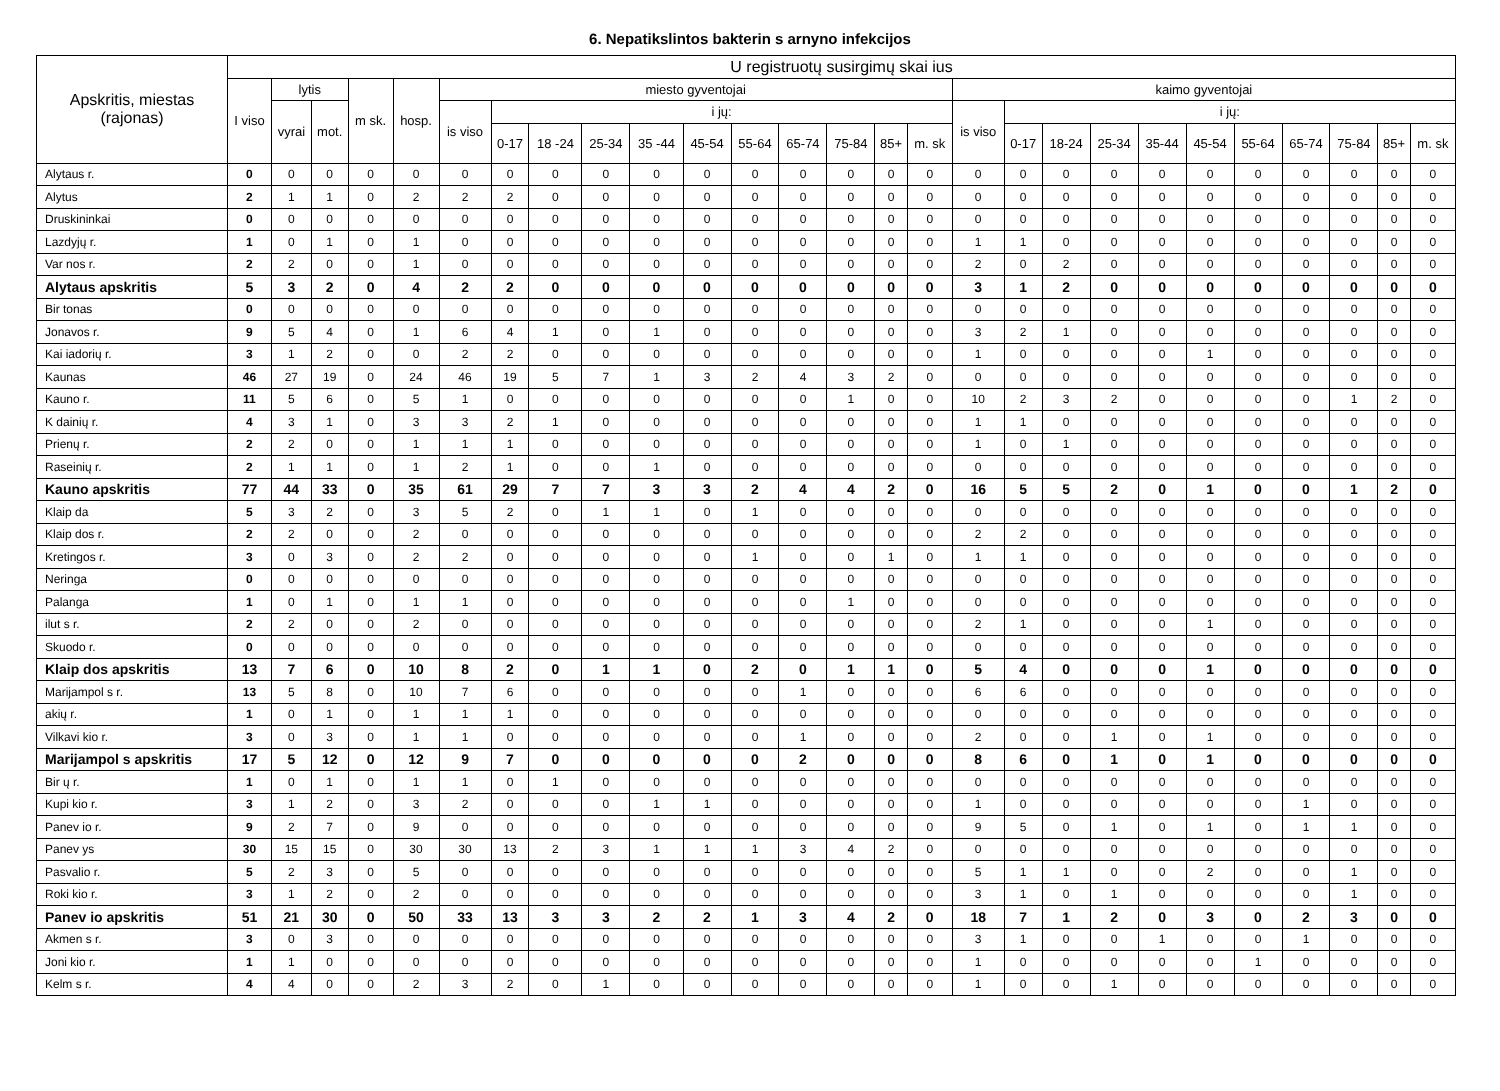6. Nepatikslintos bakterin s arnyno infekcijos
| Apskritis, miestas (rajonas) | U registruotų susirgimų skai ius | | | | | | | | | | | | | | | | | | | | | | | | | | |
| --- | --- | --- | --- | --- | --- | --- | --- | --- | --- | --- | --- | --- | --- | --- | --- | --- | --- | --- | --- | --- | --- | --- | --- | --- | --- | --- | --- |
| | I viso | lytis | | m sk. | hosp. | miesto gyventojai | | | | | | | | | | | kaimo gyventojai | | | | | | | | | | |
| | | vyrai | mot. | | | is viso | i jų: | | | | | | | | | | is viso | i jų: | | | | | | | | | |
| | | | | | | | 0-17 | 18 -24 | 25-34 | 35 -44 | 45-54 | 55-64 | 65-74 | 75-84 | 85+ | m. sk | | 0-17 | 18-24 | 25-34 | 35-44 | 45-54 | 55-64 | 65-74 | 75-84 | 85+ | m. sk |
| Alytaus r. | 0 | 0 | 0 | 0 | 0 | 0 | 0 | 0 | 0 | 0 | 0 | 0 | 0 | 0 | 0 | 0 | 0 | 0 | 0 | 0 | 0 | 0 | 0 | 0 | 0 | 0 | 0 |
| Alytus | 2 | 1 | 1 | 0 | 2 | 2 | 2 | 0 | 0 | 0 | 0 | 0 | 0 | 0 | 0 | 0 | 0 | 0 | 0 | 0 | 0 | 0 | 0 | 0 | 0 | 0 | 0 |
| Druskininkai | 0 | 0 | 0 | 0 | 0 | 0 | 0 | 0 | 0 | 0 | 0 | 0 | 0 | 0 | 0 | 0 | 0 | 0 | 0 | 0 | 0 | 0 | 0 | 0 | 0 | 0 | 0 |
| Lazdyjų r. | 1 | 0 | 1 | 0 | 1 | 0 | 0 | 0 | 0 | 0 | 0 | 0 | 0 | 0 | 0 | 0 | 1 | 1 | 0 | 0 | 0 | 0 | 0 | 0 | 0 | 0 | 0 |
| Var nos r. | 2 | 2 | 0 | 0 | 1 | 0 | 0 | 0 | 0 | 0 | 0 | 0 | 0 | 0 | 0 | 0 | 2 | 0 | 2 | 0 | 0 | 0 | 0 | 0 | 0 | 0 | 0 |
| Alytaus apskritis | 5 | 3 | 2 | 0 | 4 | 2 | 2 | 0 | 0 | 0 | 0 | 0 | 0 | 0 | 0 | 0 | 3 | 1 | 2 | 0 | 0 | 0 | 0 | 0 | 0 | 0 | 0 |
| Bir tonas | 0 | 0 | 0 | 0 | 0 | 0 | 0 | 0 | 0 | 0 | 0 | 0 | 0 | 0 | 0 | 0 | 0 | 0 | 0 | 0 | 0 | 0 | 0 | 0 | 0 | 0 | 0 |
| Jonavos r. | 9 | 5 | 4 | 0 | 1 | 6 | 4 | 1 | 0 | 1 | 0 | 0 | 0 | 0 | 0 | 0 | 3 | 2 | 1 | 0 | 0 | 0 | 0 | 0 | 0 | 0 | 0 |
| Kai iadorių r. | 3 | 1 | 2 | 0 | 0 | 2 | 2 | 0 | 0 | 0 | 0 | 0 | 0 | 0 | 0 | 0 | 1 | 0 | 0 | 0 | 0 | 1 | 0 | 0 | 0 | 0 | 0 |
| Kaunas | 46 | 27 | 19 | 0 | 24 | 46 | 19 | 5 | 7 | 1 | 3 | 2 | 4 | 3 | 2 | 0 | 0 | 0 | 0 | 0 | 0 | 0 | 0 | 0 | 0 | 0 | 0 |
| Kauno r. | 11 | 5 | 6 | 0 | 5 | 1 | 0 | 0 | 0 | 0 | 0 | 0 | 0 | 1 | 0 | 0 | 10 | 2 | 3 | 2 | 0 | 0 | 0 | 0 | 1 | 2 | 0 |
| K dainių r. | 4 | 3 | 1 | 0 | 3 | 3 | 2 | 1 | 0 | 0 | 0 | 0 | 0 | 0 | 0 | 0 | 1 | 1 | 0 | 0 | 0 | 0 | 0 | 0 | 0 | 0 | 0 |
| Prienų r. | 2 | 2 | 0 | 0 | 1 | 1 | 1 | 0 | 0 | 0 | 0 | 0 | 0 | 0 | 0 | 0 | 1 | 0 | 1 | 0 | 0 | 0 | 0 | 0 | 0 | 0 | 0 |
| Raseinių r. | 2 | 1 | 1 | 0 | 1 | 2 | 1 | 0 | 0 | 1 | 0 | 0 | 0 | 0 | 0 | 0 | 0 | 0 | 0 | 0 | 0 | 0 | 0 | 0 | 0 | 0 | 0 |
| Kauno apskritis | 77 | 44 | 33 | 0 | 35 | 61 | 29 | 7 | 7 | 3 | 3 | 2 | 4 | 4 | 2 | 0 | 16 | 5 | 5 | 2 | 0 | 1 | 0 | 0 | 1 | 2 | 0 |
| Klaip da | 5 | 3 | 2 | 0 | 3 | 5 | 2 | 0 | 1 | 1 | 0 | 1 | 0 | 0 | 0 | 0 | 0 | 0 | 0 | 0 | 0 | 0 | 0 | 0 | 0 | 0 | 0 |
| Klaip dos r. | 2 | 2 | 0 | 0 | 2 | 0 | 0 | 0 | 0 | 0 | 0 | 0 | 0 | 0 | 0 | 0 | 2 | 2 | 0 | 0 | 0 | 0 | 0 | 0 | 0 | 0 | 0 |
| Kretingos r. | 3 | 0 | 3 | 0 | 2 | 2 | 0 | 0 | 0 | 0 | 0 | 1 | 0 | 0 | 1 | 0 | 1 | 1 | 0 | 0 | 0 | 0 | 0 | 0 | 0 | 0 | 0 |
| Neringa | 0 | 0 | 0 | 0 | 0 | 0 | 0 | 0 | 0 | 0 | 0 | 0 | 0 | 0 | 0 | 0 | 0 | 0 | 0 | 0 | 0 | 0 | 0 | 0 | 0 | 0 | 0 |
| Palanga | 1 | 0 | 1 | 0 | 1 | 1 | 0 | 0 | 0 | 0 | 0 | 0 | 0 | 1 | 0 | 0 | 0 | 0 | 0 | 0 | 0 | 0 | 0 | 0 | 0 | 0 | 0 |
| ilut s r. | 2 | 2 | 0 | 0 | 2 | 0 | 0 | 0 | 0 | 0 | 0 | 0 | 0 | 0 | 0 | 0 | 2 | 1 | 0 | 0 | 0 | 1 | 0 | 0 | 0 | 0 | 0 |
| Skuodo r. | 0 | 0 | 0 | 0 | 0 | 0 | 0 | 0 | 0 | 0 | 0 | 0 | 0 | 0 | 0 | 0 | 0 | 0 | 0 | 0 | 0 | 0 | 0 | 0 | 0 | 0 | 0 |
| Klaip dos apskritis | 13 | 7 | 6 | 0 | 10 | 8 | 2 | 0 | 1 | 1 | 0 | 2 | 0 | 1 | 1 | 0 | 5 | 4 | 0 | 0 | 0 | 1 | 0 | 0 | 0 | 0 | 0 |
| Marijampol s r. | 13 | 5 | 8 | 0 | 10 | 7 | 6 | 0 | 0 | 0 | 0 | 0 | 1 | 0 | 0 | 0 | 6 | 6 | 0 | 0 | 0 | 0 | 0 | 0 | 0 | 0 | 0 |
| akių r. | 1 | 0 | 1 | 0 | 1 | 1 | 1 | 0 | 0 | 0 | 0 | 0 | 0 | 0 | 0 | 0 | 0 | 0 | 0 | 0 | 0 | 0 | 0 | 0 | 0 | 0 | 0 |
| Vilkavi kio r. | 3 | 0 | 3 | 0 | 1 | 1 | 0 | 0 | 0 | 0 | 0 | 0 | 1 | 0 | 0 | 0 | 2 | 0 | 0 | 1 | 0 | 1 | 0 | 0 | 0 | 0 | 0 |
| Marijampol s apskritis | 17 | 5 | 12 | 0 | 12 | 9 | 7 | 0 | 0 | 0 | 0 | 0 | 2 | 0 | 0 | 0 | 8 | 6 | 0 | 1 | 0 | 1 | 0 | 0 | 0 | 0 | 0 |
| Bir ų r. | 1 | 0 | 1 | 0 | 1 | 1 | 0 | 1 | 0 | 0 | 0 | 0 | 0 | 0 | 0 | 0 | 0 | 0 | 0 | 0 | 0 | 0 | 0 | 0 | 0 | 0 | 0 |
| Kupi kio r. | 3 | 1 | 2 | 0 | 3 | 2 | 0 | 0 | 0 | 1 | 1 | 0 | 0 | 0 | 0 | 0 | 1 | 0 | 0 | 0 | 0 | 0 | 0 | 1 | 0 | 0 | 0 |
| Panev io r. | 9 | 2 | 7 | 0 | 9 | 0 | 0 | 0 | 0 | 0 | 0 | 0 | 0 | 0 | 0 | 0 | 9 | 5 | 0 | 1 | 0 | 1 | 0 | 1 | 1 | 0 | 0 |
| Panev ys | 30 | 15 | 15 | 0 | 30 | 30 | 13 | 2 | 3 | 1 | 1 | 1 | 3 | 4 | 2 | 0 | 0 | 0 | 0 | 0 | 0 | 0 | 0 | 0 | 0 | 0 | 0 |
| Pasvalio r. | 5 | 2 | 3 | 0 | 5 | 0 | 0 | 0 | 0 | 0 | 0 | 0 | 0 | 0 | 0 | 0 | 5 | 1 | 1 | 0 | 0 | 2 | 0 | 0 | 1 | 0 | 0 |
| Roki kio r. | 3 | 1 | 2 | 0 | 2 | 0 | 0 | 0 | 0 | 0 | 0 | 0 | 0 | 0 | 0 | 0 | 3 | 1 | 0 | 1 | 0 | 0 | 0 | 0 | 1 | 0 | 0 |
| Panev io apskritis | 51 | 21 | 30 | 0 | 50 | 33 | 13 | 3 | 3 | 2 | 2 | 1 | 3 | 4 | 2 | 0 | 18 | 7 | 1 | 2 | 0 | 3 | 0 | 2 | 3 | 0 | 0 |
| Akmen s r. | 3 | 0 | 3 | 0 | 0 | 0 | 0 | 0 | 0 | 0 | 0 | 0 | 0 | 0 | 0 | 0 | 3 | 1 | 0 | 0 | 1 | 0 | 0 | 1 | 0 | 0 | 0 |
| Joni kio r. | 1 | 1 | 0 | 0 | 0 | 0 | 0 | 0 | 0 | 0 | 0 | 0 | 0 | 0 | 0 | 0 | 1 | 0 | 0 | 0 | 0 | 0 | 1 | 0 | 0 | 0 | 0 |
| Kelm s r. | 4 | 4 | 0 | 0 | 2 | 3 | 2 | 0 | 1 | 0 | 0 | 0 | 0 | 0 | 0 | 0 | 1 | 0 | 0 | 1 | 0 | 0 | 0 | 0 | 0 | 0 | 0 |